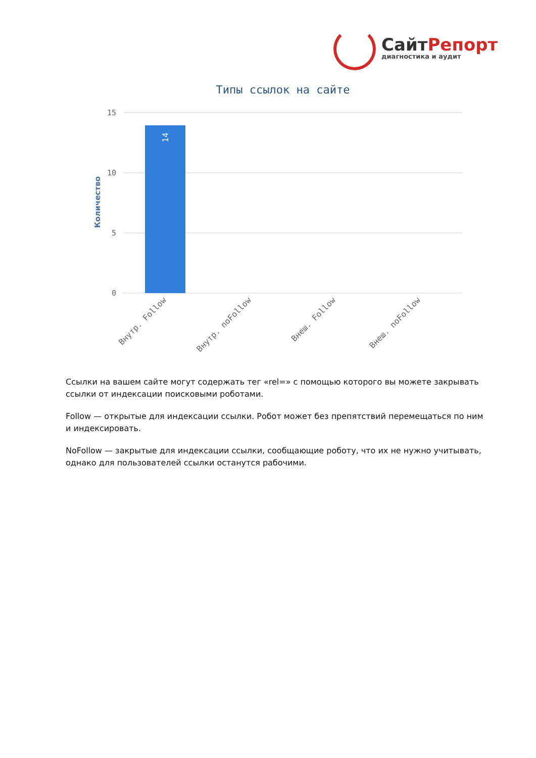СайтРепорт
диагностика и аудит
Типы ссылок на сайте
15
10
5
0
Количество
14
Внутр. Follow
Внутр. noFollow
Внеш. Follow
Внеш. noFollow
Ссылки на вашем сайте могут содержать тег «rel=» с помощью которого вы можете закрывать ссылки от индексации поисковыми роботами.
Follow — открытые для индексации ссылки. Робот может без препятствий перемещаться по ним и индексировать.
NoFollow — закрытые для индексации ссылки, сообщающие роботу, что их не нужно учитывать, однако для пользователей ссылки останутся рабочими.